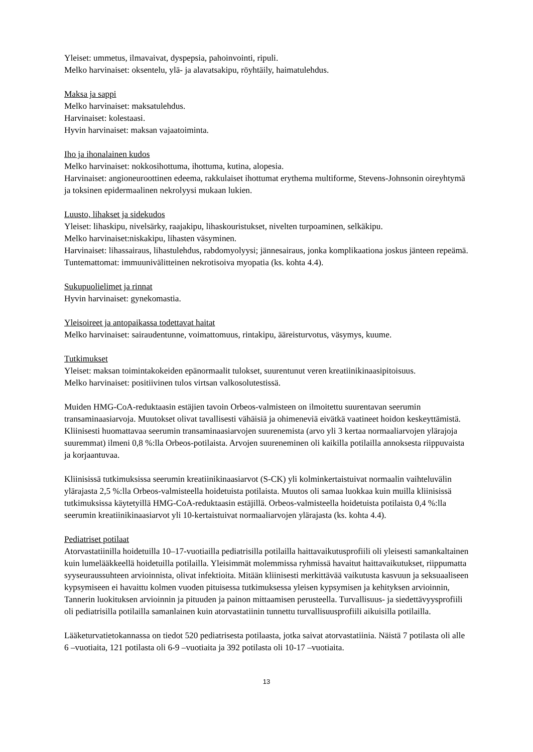Yleiset: ummetus, ilmavaivat, dyspepsia, pahoinvointi, ripuli.
Melko harvinaiset: oksentelu, ylä- ja alavatsakipu, röyhtäily, haimatulehdus.
Maksa ja sappi
Melko harvinaiset: maksatulehdus.
Harvinaiset: kolestaasi.
Hyvin harvinaiset: maksan vajaatoiminta.
Iho ja ihonalainen kudos
Melko harvinaiset: nokkosihottuma, ihottuma, kutina, alopesia.
Harvinaiset: angioneuroottinen edeema, rakkulaiset ihottumat erythema multiforme, Stevens-Johnsonin oireyhtymä ja toksinen epidermaalinen nekrolyysi mukaan lukien.
Luusto, lihakset ja sidekudos
Yleiset: lihaskipu, nivelsärky, raajakipu, lihaskouristukset, nivelten turpoaminen, selkäkipu.
Melko harvinaiset:niskakipu, lihasten väsyminen.
Harvinaiset: lihassairaus, lihastulehdus, rabdomyolyysi; jännesairaus, jonka komplikaationa joskus jänteen repeämä.
Tuntemattomat: immuunivälitteinen nekrotisoiva myopatia (ks. kohta 4.4).
Sukupuolielimet ja rinnat
Hyvin harvinaiset: gynekomastia.
Yleisoireet ja antopaikassa todettavat haitat
Melko harvinaiset: sairaudentunne, voimattomuus, rintakipu, ääreisturvotus, väsymys, kuume.
Tutkimukset
Yleiset: maksan toimintakokeiden epänormaalit tulokset, suurentunut veren kreatiinikinaasipitoisuus.
Melko harvinaiset: positiivinen tulos virtsan valkosolutestissä.
Muiden HMG-CoA-reduktaasin estäjien tavoin Orbeos-valmisteen on ilmoitettu suurentavan seerumin transaminaasiarvoja. Muutokset olivat tavallisesti vähäisiä ja ohimeneviä eivätkä vaatineet hoidon keskeyttämistä. Kliinisesti huomattavaa seerumin transaminaasiarvojen suurenemista (arvo yli 3 kertaa normaaliarvojen ylärajoja suuremmat) ilmeni 0,8 %:lla Orbeos-potilaista. Arvojen suureneminen oli kaikilla potilailla annoksesta riippuvaista ja korjaantuvaa.
Kliinisissä tutkimuksissa seerumin kreatiinikinaasiarvot (S-CK) yli kolminkertaistuivat normaalin vaihteluvälin ylärajasta 2,5 %:lla Orbeos-valmisteella hoidetuista potilaista. Muutos oli samaa luokkaa kuin muilla kliinisissä tutkimuksissa käytetyillä HMG-CoA-reduktaasin estäjillä. Orbeos-valmisteella hoidetuista potilaista 0,4 %:lla seerumin kreatiinikinaasiarvot yli 10-kertaistuivat normaaliarvojen ylärajasta (ks. kohta 4.4).
Pediatriset potilaat
Atorvastatiinilla hoidetuilla 10–17-vuotiailla pediatrisilla potilailla haittavaikutusprofiili oli yleisesti samankaltainen kuin lumelääkkeellä hoidetuilla potilailla. Yleisimmät molemmissa ryhmissä havaitut haittavaikutukset, riippumatta syyseuraussuhteen arvioinnista, olivat infektioita. Mitään kliinisesti merkittävää vaikutusta kasvuun ja seksuaaliseen kypsymiseen ei havaittu kolmen vuoden pituisessa tutkimuksessa yleisen kypsymisen ja kehityksen arvioinnin, Tannerin luokituksen arvioinnin ja pituuden ja painon mittaamisen perusteella. Turvallisuus- ja siedettävyysprofiili oli pediatrisilla potilailla samanlainen kuin atorvastatiinin tunnettu turvallisuusprofiili aikuisilla potilailla.
Lääketurvatietokannassa on tiedot 520 pediatrisesta potilaasta, jotka saivat atorvastatiinia. Näistä 7 potilasta oli alle 6 –vuotiaita, 121 potilasta oli 6-9 –vuotiaita ja 392 potilasta oli 10-17 –vuotiaita.
13